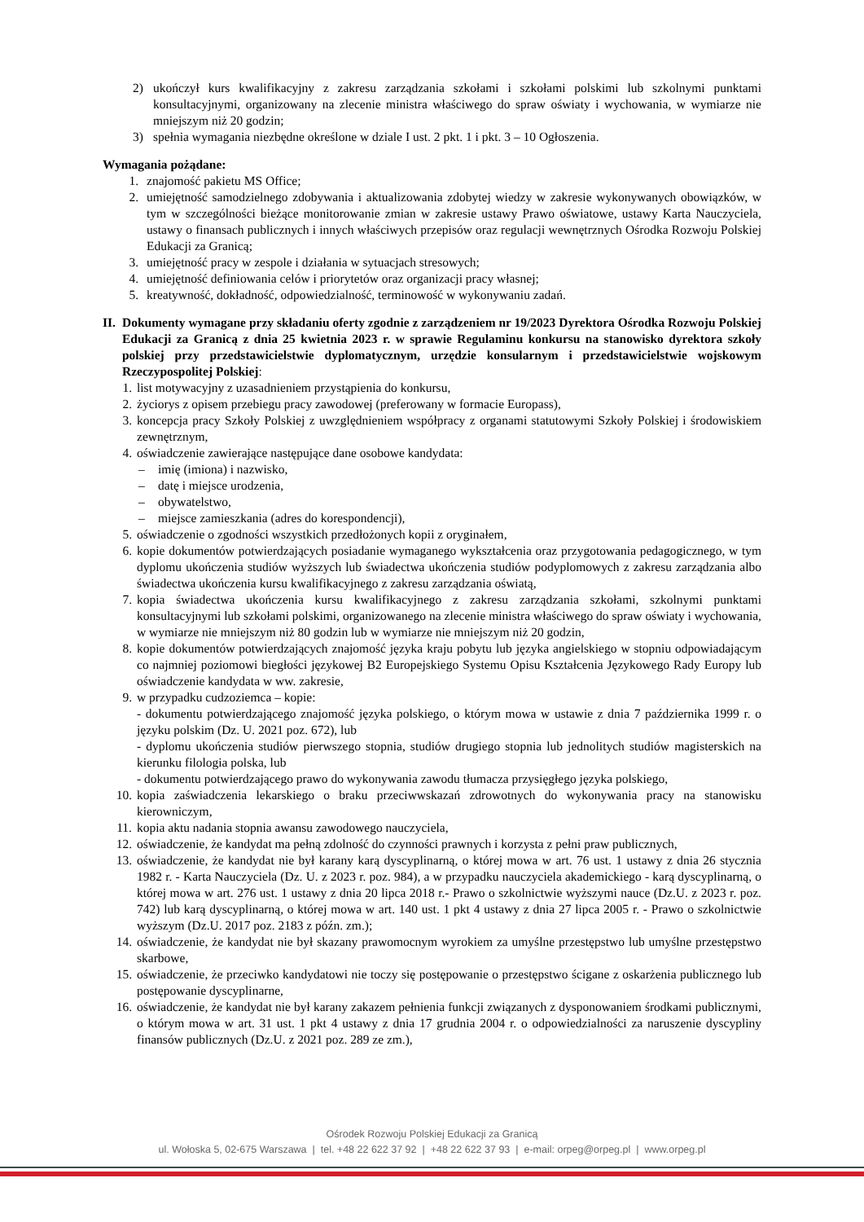2) ukończył kurs kwalifikacyjny z zakresu zarządzania szkołami i szkołami polskimi lub szkolnymi punktami konsultacyjnymi, organizowany na zlecenie ministra właściwego do spraw oświaty i wychowania, w wymiarze nie mniejszym niż 20 godzin;
3) spełnia wymagania niezbędne określone w dziale I ust. 2 pkt. 1 i pkt. 3 – 10 Ogłoszenia.
Wymagania pożądane:
1. znajomość pakietu MS Office;
2. umiejętność samodzielnego zdobywania i aktualizowania zdobytej wiedzy w zakresie wykonywanych obowiązków, w tym w szczególności bieżące monitorowanie zmian w zakresie ustawy Prawo oświatowe, ustawy Karta Nauczyciela, ustawy o finansach publicznych i innych właściwych przepisów oraz regulacji wewnętrznych Ośrodka Rozwoju Polskiej Edukacji za Granicą;
3. umiejętność pracy w zespole i działania w sytuacjach stresowych;
4. umiejętność definiowania celów i priorytetów oraz organizacji pracy własnej;
5. kreatywność, dokładność, odpowiedzialność, terminowość w wykonywaniu zadań.
II. Dokumenty wymagane przy składaniu oferty zgodnie z zarządzeniem nr 19/2023 Dyrektora Ośrodka Rozwoju Polskiej Edukacji za Granicą z dnia 25 kwietnia 2023 r. w sprawie Regulaminu konkursu na stanowisko dyrektora szkoły polskiej przy przedstawicielstwie dyplomatycznym, urzędzie konsularnym i przedstawicielstwie wojskowym Rzeczypospolitej Polskiej:
1. list motywacyjny z uzasadnieniem przystąpienia do konkursu,
2. życiorys z opisem przebiegu pracy zawodowej (preferowany w formacie Europass),
3. koncepcja pracy Szkoły Polskiej z uwzględnieniem współpracy z organami statutowymi Szkoły Polskiej i środowiskiem zewnętrznym,
4. oświadczenie zawierające następujące dane osobowe kandydata:
– imię (imiona) i nazwisko,
– datę i miejsce urodzenia,
– obywatelstwo,
– miejsce zamieszkania (adres do korespondencji),
5. oświadczenie o zgodności wszystkich przedłożonych kopii z oryginałem,
6. kopie dokumentów potwierdzających posiadanie wymaganego wykształcenia oraz przygotowania pedagogicznego, w tym dyplomu ukończenia studiów wyższych lub świadectwa ukończenia studiów podyplomowych z zakresu zarządzania albo świadectwa ukończenia kursu kwalifikacyjnego z zakresu zarządzania oświatą,
7. kopia świadectwa ukończenia kursu kwalifikacyjnego z zakresu zarządzania szkołami, szkolnymi punktami konsultacyjnymi lub szkołami polskimi, organizowanego na zlecenie ministra właściwego do spraw oświaty i wychowania, w wymiarze nie mniejszym niż 80 godzin lub w wymiarze nie mniejszym niż 20 godzin,
8. kopie dokumentów potwierdzających znajomość języka kraju pobytu lub języka angielskiego w stopniu odpowiadającym co najmniej poziomowi biegłości językowej B2 Europejskiego Systemu Opisu Kształcenia Językowego Rady Europy lub oświadczenie kandydata w ww. zakresie,
9. w przypadku cudzoziemca – kopie:
- dokumentu potwierdzającego znajomość języka polskiego, o którym mowa w ustawie z dnia 7 października 1999 r. o języku polskim (Dz. U. 2021 poz. 672), lub
- dyplomu ukończenia studiów pierwszego stopnia, studiów drugiego stopnia lub jednolitych studiów magisterskich na kierunku filologia polska, lub
- dokumentu potwierdzającego prawo do wykonywania zawodu tłumacza przysięgłego języka polskiego,
10. kopia zaświadczenia lekarskiego o braku przeciwwskazań zdrowotnych do wykonywania pracy na stanowisku kierowniczym,
11. kopia aktu nadania stopnia awansu zawodowego nauczyciela,
12. oświadczenie, że kandydat ma pełną zdolność do czynności prawnych i korzysta z pełni praw publicznych,
13. oświadczenie, że kandydat nie był karany karą dyscyplinarną, o której mowa w art. 76 ust. 1 ustawy z dnia 26 stycznia 1982 r. - Karta Nauczyciela (Dz. U. z 2023 r. poz. 984), a w przypadku nauczyciela akademickiego - karą dyscyplinarną, o której mowa w art. 276 ust. 1 ustawy z dnia 20 lipca 2018 r.- Prawo o szkolnictwie wyższymi nauce (Dz.U. z 2023 r. poz. 742) lub karą dyscyplinarną, o której mowa w art. 140 ust. 1 pkt 4 ustawy z dnia 27 lipca 2005 r. - Prawo o szkolnictwie wyższym (Dz.U. 2017 poz. 2183 z późn. zm.);
14. oświadczenie, że kandydat nie był skazany prawomocnym wyrokiem za umyślne przestępstwo lub umyślne przestępstwo skarbowe,
15. oświadczenie, że przeciwko kandydatowi nie toczy się postępowanie o przestępstwo ścigane z oskarżenia publicznego lub postępowanie dyscyplinarne,
16. oświadczenie, że kandydat nie był karany zakazem pełnienia funkcji związanych z dysponowaniem środkami publicznymi, o którym mowa w art. 31 ust. 1 pkt 4 ustawy z dnia 17 grudnia 2004 r. o odpowiedzialności za naruszenie dyscypliny finansów publicznych (Dz.U. z 2021 poz. 289 ze zm.),
Ośrodek Rozwoju Polskiej Edukacji za Granicą
ul. Wołoska 5, 02-675 Warszawa | tel. +48 22 622 37 92 | +48 22 622 37 93 | e-mail: orpeg@orpeg.pl | www.orpeg.pl